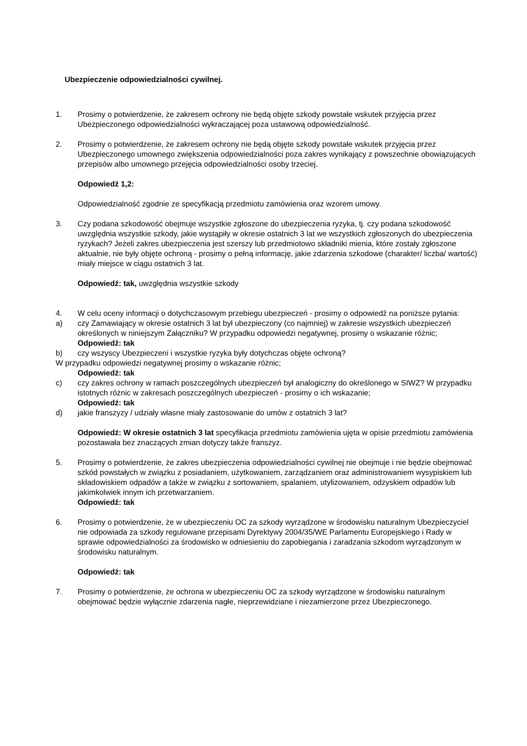Ubezpieczenie odpowiedzialności cywilnej.
1. Prosimy o potwierdzenie, że zakresem ochrony nie będą objęte szkody powstałe wskutek przyjęcia przez Ubezpieczonego odpowiedzialności wykraczającej poza ustawową odpowiedzialność.
2. Prosimy o potwierdzenie, że zakresem ochrony nie będą objęte szkody powstałe wskutek przyjęcia przez Ubezpieczonego umownego zwiększenia odpowiedzialności poza zakres wynikający z powszechnie obowiązujących przepisów albo umownego przejęcia odpowiedzialności osoby trzeciej.
Odpowiedź 1,2:
Odpowiedzialność zgodnie ze specyfikacją przedmiotu zamówienia oraz wzorem umowy.
3. Czy podana szkodowość obejmuje wszystkie zgłoszone do ubezpieczenia ryzyka, tj. czy podana szkodowość uwzględnia wszystkie szkody, jakie wystąpiły w okresie ostatnich 3 lat we wszystkich zgłoszonych do ubezpieczenia ryzykach? Jeżeli zakres ubezpieczenia jest szerszy lub przedmiotowo składniki mienia, które zostały zgłoszone aktualnie, nie były objęte ochroną - prosimy o pełną informację, jakie zdarzenia szkodowe (charakter/ liczba/ wartość) miały miejsce w ciągu ostatnich 3 lat.
Odpowiedź: tak, uwzględnia wszystkie szkody
4. W celu oceny informacji o dotychczasowym przebiegu ubezpieczeń - prosimy o odpowiedź na poniższe pytania:
a) czy Zamawiający w okresie ostatnich 3 lat był ubezpieczony (co najmniej) w zakresie wszystkich ubezpieczeń określonych w niniejszym Załączniku? W przypadku odpowiedzi negatywnej, prosimy o wskazanie różnic;
Odpowiedź: tak
b) czy wszyscy Ubezpieczeni i wszystkie ryzyka były dotychczas objęte ochroną?
W przypadku odpowiedzi negatywnej prosimy o wskazanie różnic;
Odpowiedź: tak
c) czy zakres ochrony w ramach poszczególnych ubezpieczeń był analogiczny do określonego w SIWZ? W przypadku istotnych różnic w zakresach poszczególnych ubezpieczeń - prosimy o ich wskazanie;
Odpowiedź: tak
d) jakie franszyzy / udziały własne miały zastosowanie do umów z ostatnich 3 lat?
Odpowiedź: W okresie ostatnich 3 lat specyfikacja przedmiotu zamówienia ujęta w opisie przedmiotu zamówienia pozostawała bez znaczących zmian dotyczy także franszyz.
5. Prosimy o potwierdzenie, że zakres ubezpieczenia odpowiedzialności cywilnej nie obejmuje i nie będzie obejmować szkód powstałych w związku z posiadaniem, użytkowaniem, zarządzaniem oraz administrowaniem wysypiskiem lub składowiskiem odpadów a także w związku z sortowaniem, spalaniem, utylizowaniem, odzyskiem odpadów lub jakimkolwiek innym ich przetwarzaniem.
Odpowiedź: tak
6. Prosimy o potwierdzenie, że w ubezpieczeniu OC za szkody wyrządzone w środowisku naturalnym Ubezpieczyciel nie odpowiada za szkody regulowane przepisami Dyrektywy 2004/35/WE Parlamentu Europejskiego i Rady w sprawie odpowiedzialności za środowisko w odniesieniu do zapobiegania i zaradzania szkodom wyrządzonym w środowisku naturalnym.
Odpowiedź: tak
7. Prosimy o potwierdzenie, że ochrona w ubezpieczeniu OC za szkody wyrządzone w środowisku naturalnym obejmować będzie wyłącznie zdarzenia nagłe, nieprzewidziane i niezamierzone przez Ubezpieczonego.